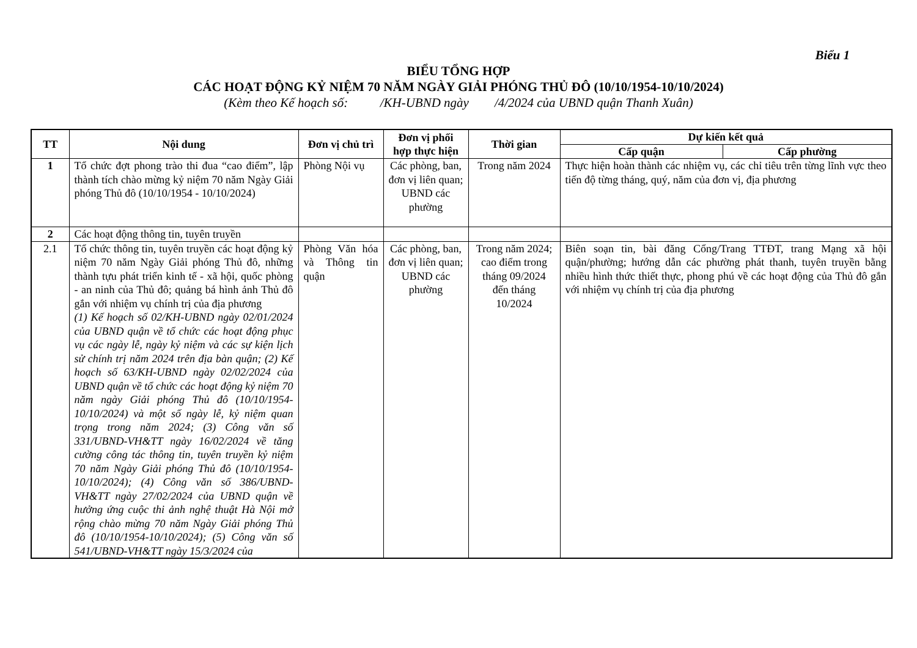Biểu 1
BIỂU TỔNG HỢP
CÁC HOẠT ĐỘNG KỶ NIỆM 70 NĂM NGÀY GIẢI PHÓNG THỦ ĐÔ (10/10/1954-10/10/2024)
(Kèm theo Kế hoạch số: /KH-UBND ngày /4/2024 của UBND quận Thanh Xuân)
| TT | Nội dung | Đơn vị chủ trì | Đơn vị phối hợp thực hiện | Thời gian | Dự kiến kết quả | |
| --- | --- | --- | --- | --- | --- | --- |
| | | | | | Cấp quận | Cấp phường |
| 1 | Tổ chức đợt phong trào thi đua “cao điểm”, lập thành tích chào mừng kỷ niệm 70 năm Ngày Giải phóng Thủ đô (10/10/1954 - 10/10/2024) | Phòng Nội vụ | Các phòng, ban, đơn vị liên quan; UBND các phường | Trong năm 2024 | Thực hiện hoàn thành các nhiệm vụ, các chỉ tiêu trên từng lĩnh vực theo tiến độ từng tháng, quý, năm của đơn vị, địa phương | |
| 2 | Các hoạt động thông tin, tuyên truyền | | | | | |
| 2.1 | Tổ chức thông tin, tuyên truyền các hoạt động kỷ niệm 70 năm Ngày Giải phóng Thủ đô, những thành tựu phát triển kinh tế - xã hội, quốc phòng - an ninh của Thủ đô; quảng bá hình ảnh Thủ đô gắn với nhiệm vụ chính trị của địa phương (1) Kế hoạch số 02/KH-UBND ngày 02/01/2024 của UBND quận về tổ chức các hoạt động phục vụ các ngày lễ, ngày kỷ niệm và các sự kiện lịch sử chính trị năm 2024 trên địa bàn quận; (2) Kế hoạch số 63/KH-UBND ngày 02/02/2024 của UBND quận về tổ chức các hoạt động kỷ niệm 70 năm ngày Giải phóng Thủ đô (10/10/1954-10/10/2024) và một số ngày lễ, kỷ niệm quan trọng trong năm 2024; (3) Công văn số 331/UBND-VH&TT ngày 16/02/2024 về tăng cường công tác thông tin, tuyên truyền kỷ niệm 70 năm Ngày Giải phóng Thủ đô (10/10/1954-10/10/2024); (4) Công văn số 386/UBND-VH&TT ngày 27/02/2024 của UBND quận về hưởng ứng cuộc thi ảnh nghệ thuật Hà Nội mở rộng chào mừng 70 năm Ngày Giải phóng Thủ đô (10/10/1954-10/10/2024); (5) Công văn số 541/UBND-VH&TT ngày 15/3/2024 của | Phòng Văn hóa và Thông tin quận | Các phòng, ban, đơn vị liên quan; UBND các phường | Trong năm 2024; cao điểm trong tháng 09/2024 đến tháng 10/2024 | Biên soạn tin, bài đăng Cổng/Trang TTĐT, trang Mạng xã hội quận/phường; hướng dẫn các phường phát thanh, tuyên truyền bằng nhiều hình thức thiết thực, phong phú về các hoạt động của Thủ đô gắn với nhiệm vụ chính trị của địa phương | |